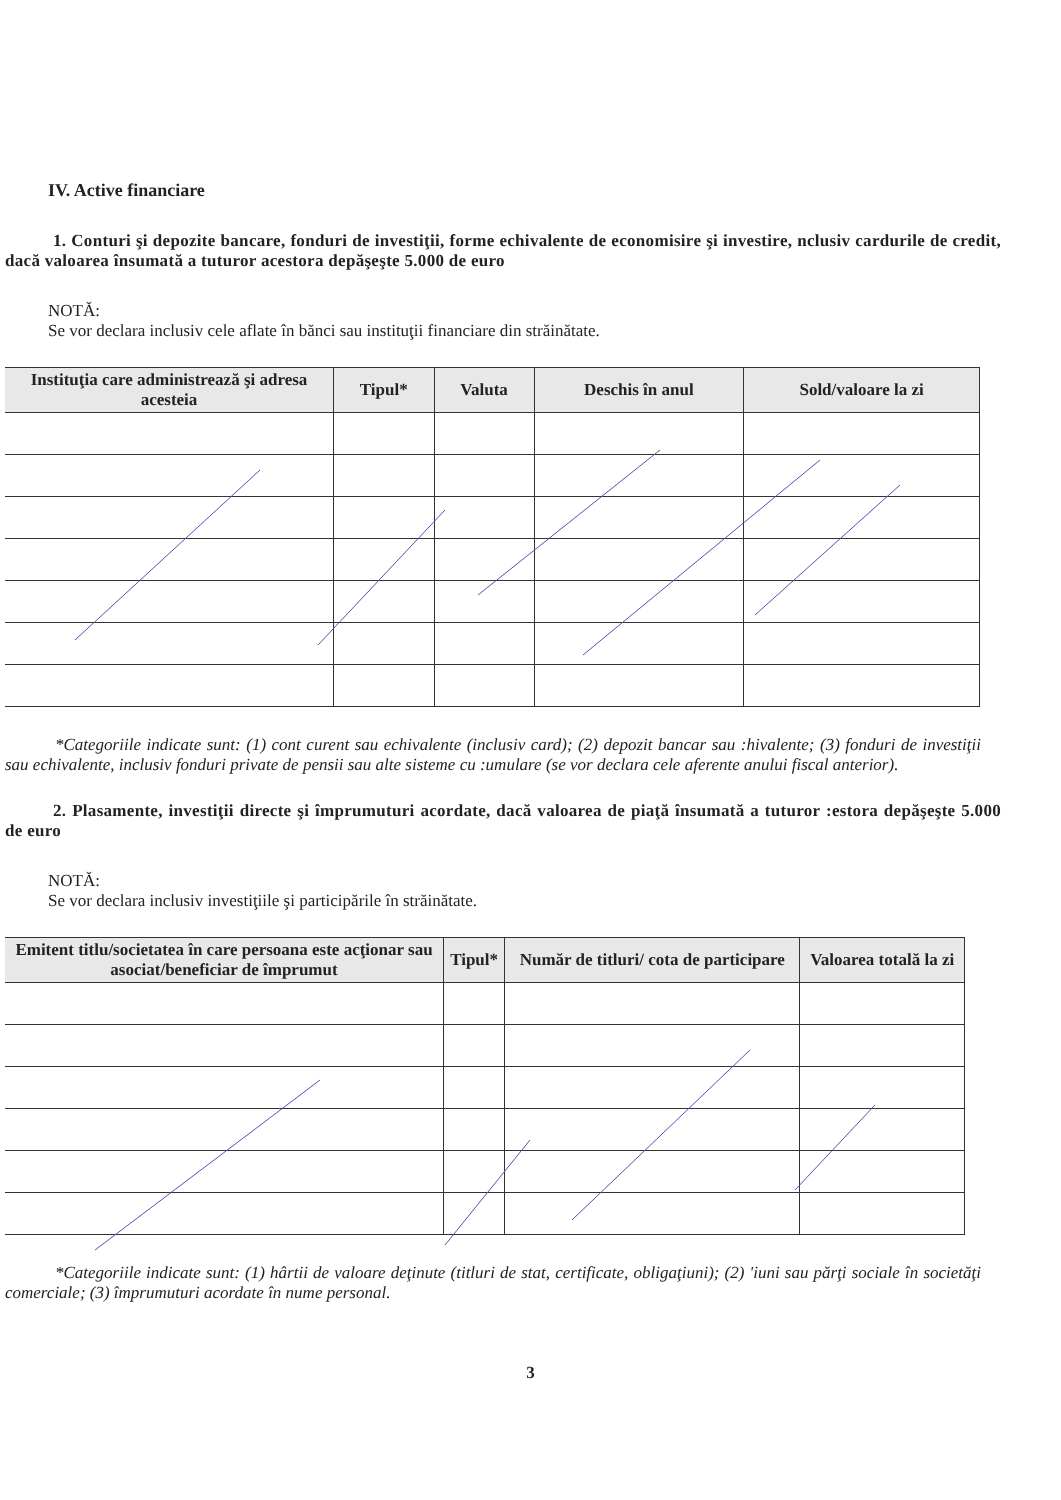IV. Active financiare
1. Conturi şi depozite bancare, fonduri de investiţii, forme echivalente de economisire şi investire, nclusiv cardurile de credit, dacă valoarea însumată a tuturor acestora depăşeşte 5.000 de euro
NOTĂ:
Se vor declara inclusiv cele aflate în bănci sau instituţii financiare din străinătate.
| Instituţia care administrează şi adresa acesteia | Tipul* | Valuta | Deschis în anul | Sold/valoare la zi |
| --- | --- | --- | --- | --- |
*Categoriile indicate sunt: (1) cont curent sau echivalente (inclusiv card); (2) depozit bancar sau :hivalente; (3) fonduri de investiţii sau echivalente, inclusiv fonduri private de pensii sau alte sisteme cu :umulare (se vor declara cele aferente anului fiscal anterior).
2. Plasamente, investiţii directe şi împrumuturi acordate, dacă valoarea de piaţă însumată a tuturor :estora depăşeşte 5.000 de euro
NOTĂ:
Se vor declara inclusiv investiţiile şi participările în străinătate.
| Emitent titlu/societatea în care persoana este acţionar sau asociat/beneficiar de împrumut | Tipul* | Număr de titluri/ cota de participare | Valoarea totală la zi |
| --- | --- | --- | --- |
*Categoriile indicate sunt: (1) hârtii de valoare deţinute (titluri de stat, certificate, obligaţiuni); (2) 'iuni sau părţi sociale în societăţi comerciale; (3) împrumuturi acordate în nume personal.
3